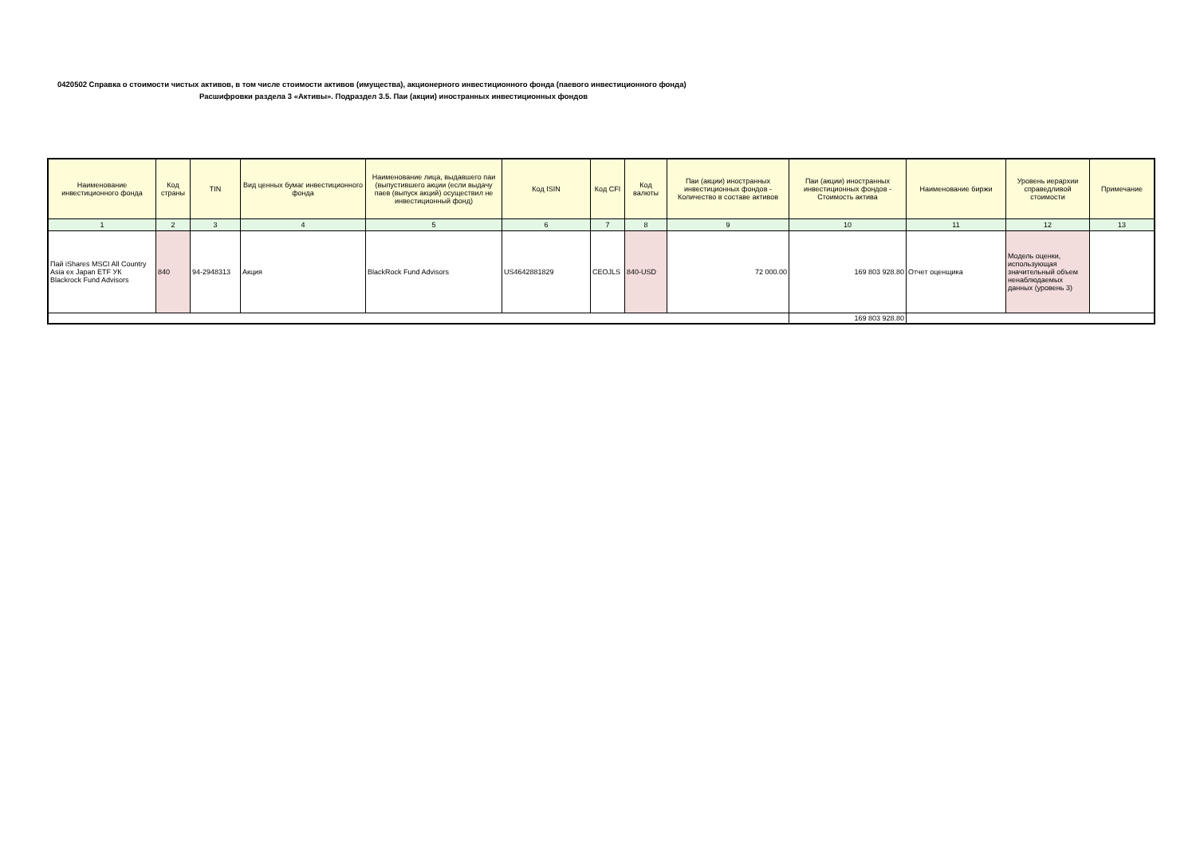0420502 Справка о стоимости чистых активов, в том числе стоимости активов (имущества), акционерного инвестиционного фонда (паевого инвестиционного фонда)
Расшифровки раздела 3 «Активы». Подраздел 3.5. Паи (акции) иностранных инвестиционных фондов
| Наименование инвестиционного фонда | Код страны | TIN | Вид ценных бумаг инвестиционного фонда | Наименование лица, выдавшего паи (выпустившего акции (если выдачу паев (выпуск акций) осуществил не инвестиционный фонд) | Код ISIN | Код CFI | Код валюты | Паи (акции) иностранных инвестиционных фондов - Количество в составе активов | Паи (акции) иностранных инвестиционных фондов - Стоимость актива | Наименование биржи | Уровень иерархии справедливой стоимости | Примечание |
| --- | --- | --- | --- | --- | --- | --- | --- | --- | --- | --- | --- | --- |
| 1 | 2 | 3 | 4 | 5 | 6 | 7 | 8 | 9 | 10 | 11 | 12 | 13 |
| Пай iShares MSCI All Country Asia ex Japan ETF УК Blackrock Fund Advisors | 840 | 94-2948313 | Акция | BlackRock Fund Advisors | US4642881829 | CEOJLS | 840-USD | 72 000.00 | 169 803 928.80 | Отчет оценщика | Модель оценки, использующая значительный объем ненаблюдаемых данных (уровень 3) | |
| | | | | | | | | | 169 803 928.80 | | | |